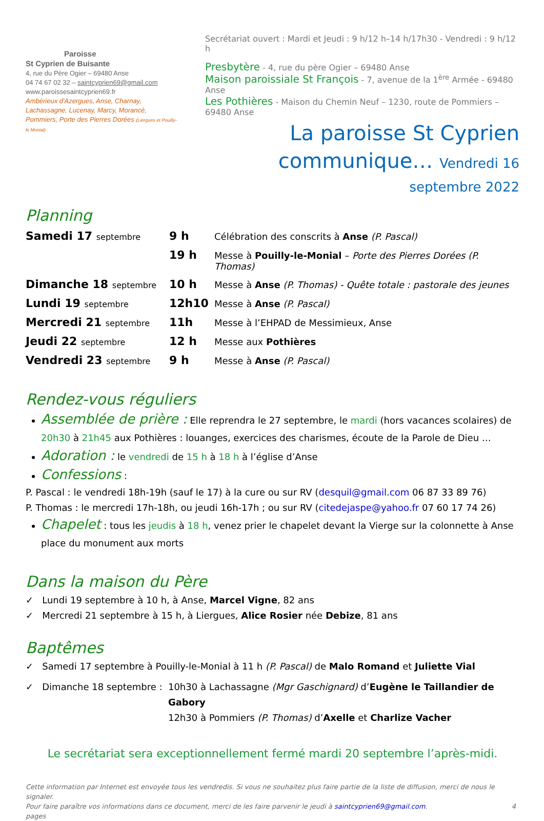Paroisse
St Cyprien de Buisante
4, rue du Père Ogier – 69480 Anse
04 74 67 02 32 – saintcyprien69@gmail.com
www.paroissesaintcyprien69.fr
Ambérieux d'Azergues, Anse, Charnay, Lachassagne, Lucenay, Marcy, Morancé, Pommiers, Porte des Pierres Dorées (Liergues et Pouilly-le Monial)
Secrétariat ouvert : Mardi et Jeudi : 9 h/12 h–14 h/17h30 - Vendredi : 9 h/12 h
Presbytère - 4, rue du père Ogier – 69480 Anse
Maison paroissiale St François - 7, avenue de la 1<sup>ère</sup> Armée - 69480 Anse
Les Pothières - Maison du Chemin Neuf – 1230, route de Pommiers – 69480 Anse
La paroisse St Cyprien
communique… Vendredi 16 septembre 2022
Planning
| Samedi 17 septembre | 9 h | Célébration des conscrits à Anse (P. Pascal) |
| | 19 h | Messe à Pouilly-le-Monial – Porte des Pierres Dorées (P. Thomas) |
| Dimanche 18 septembre | 10 h | Messe à Anse (P. Thomas) - Quête totale : pastorale des jeunes |
| Lundi 19 septembre | 12h10 | Messe à Anse (P. Pascal) |
| Mercredi 21 septembre | 11h | Messe à l’EHPAD de Messimieux, Anse |
| Jeudi 22 septembre | 12 h | Messe aux Pothières |
| Vendredi 23 septembre | 9 h | Messe à Anse (P. Pascal) |
Rendez-vous réguliers
Assemblée de prière : Elle reprendra le 27 septembre, le mardi (hors vacances scolaires) de 20h30 à 21h45 aux Pothières : louanges, exercices des charismes, écoute de la Parole de Dieu …
Adoration : le vendredi de 15 h à 18 h à l’église d’Anse
Confessions :
P. Pascal : le vendredi 18h-19h (sauf le 17) à la cure ou sur RV (desquil@gmail.com 06 87 33 89 76)
P. Thomas : le mercredi 17h-18h, ou jeudi 16h-17h ; ou sur RV (citedejaspe@yahoo.fr 07 60 17 74 26)
Chapelet : tous les jeudis à 18 h, venez prier le chapelet devant la Vierge sur la colonnette à Anse place du monument aux morts
Dans la maison du Père
✓ Lundi 19 septembre à 10 h, à Anse, Marcel Vigne, 82 ans
✓ Mercredi 21 septembre à 15 h, à Liergues, Alice Rosier née Debize, 81 ans
Baptêmes
✓ Samedi 17 septembre à Pouilly-le-Monial à 11 h (P. Pascal) de Malo Romand et Juliette Vial
✓ Dimanche 18 septembre :
10h30 à Lachassagne (Mgr Gaschignard) d’Eugène le Taillandier de Gabory
12h30 à Pommiers (P. Thomas) d’Axelle et Charlize Vacher
Le secrétariat sera exceptionnellement fermé mardi 20 septembre l’après-midi.
Cette information par Internet est envoyée tous les vendredis. Si vous ne souhaitez plus faire partie de la liste de diffusion, merci de nous le signaler.
Pour faire paraître vos informations dans ce document, merci de les faire parvenir le jeudi à saintcyprien69@gmail.com. 4 pages